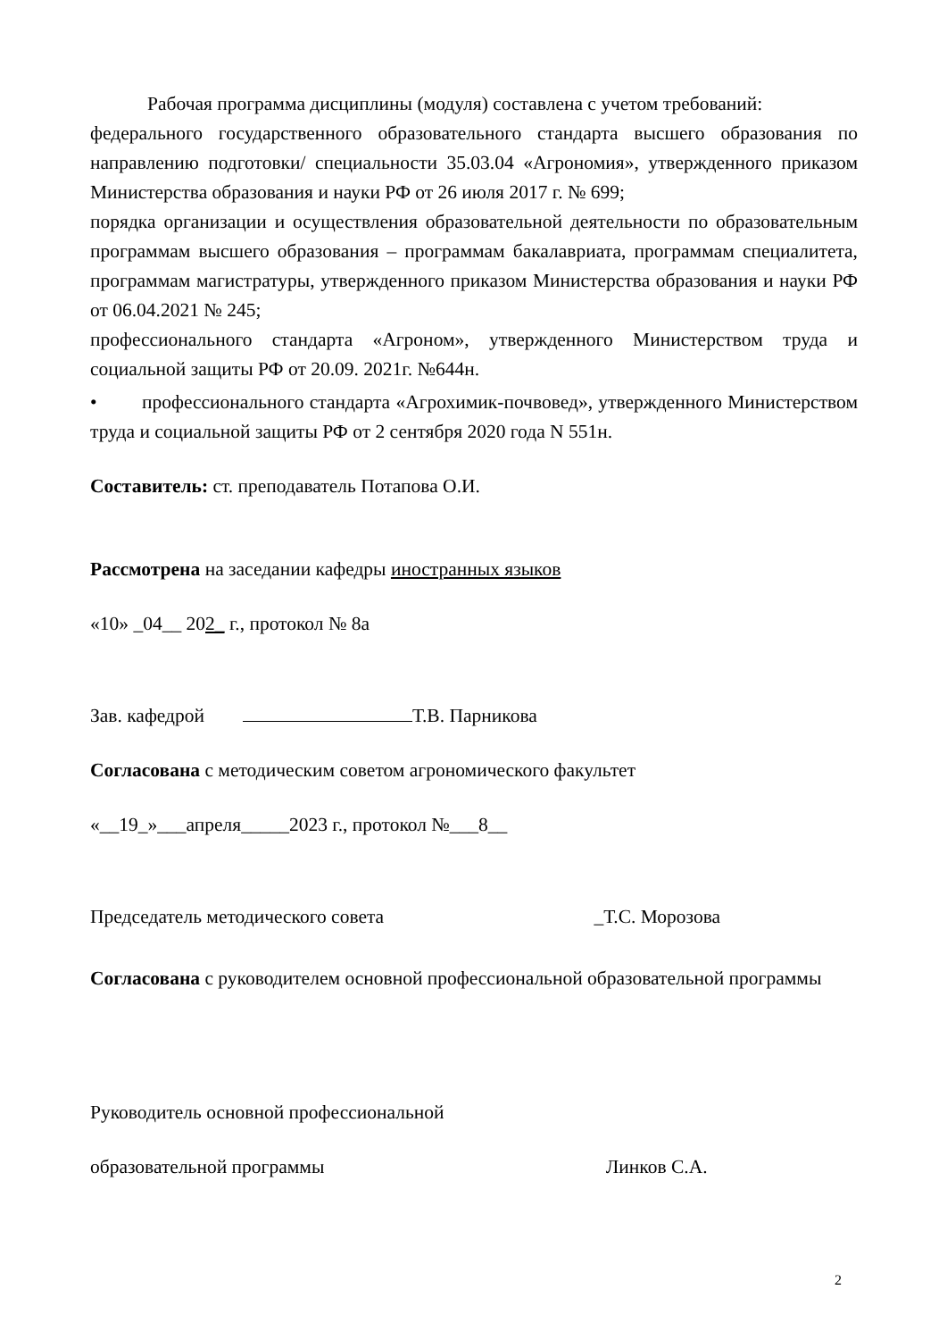Рабочая программа дисциплины (модуля) составлена с учетом требований:
федерального государственного образовательного стандарта высшего образования по направлению подготовки/ специальности 35.03.04 «Агрономия», утвержденного приказом Министерства образования и науки РФ от 26 июля 2017 г. № 699;
порядка организации и осуществления образовательной деятельности по образовательным программам высшего образования – программам бакалавриата, программам специалитета, программам магистратуры, утвержденного приказом Министерства образования и науки РФ от 06.04.2021 № 245;
профессионального стандарта «Агроном», утвержденного Министерством труда и социальной защиты РФ от 20.09. 2021г. №644н.
• профессионального стандарта «Агрохимик-почвовед», утвержденного Министерством труда и социальной защиты РФ от 2 сентября 2020 года N 551н.
Составитель: ст. преподаватель Потапова О.И.
Рассмотрена на заседании кафедры иностранных языков
«10» _04__ 202_ г., протокол № 8а
Зав. кафедрой Т.В. Парникова
Согласована с методическим советом агрономического факультет
«__19_»___апреля_____2023 г., протокол №___8__
Председатель методического совета _Т.С. Морозова
Согласована с руководителем основной профессиональной образовательной программы
Руководитель основной профессиональной
образовательной программы Линков С.А.
2